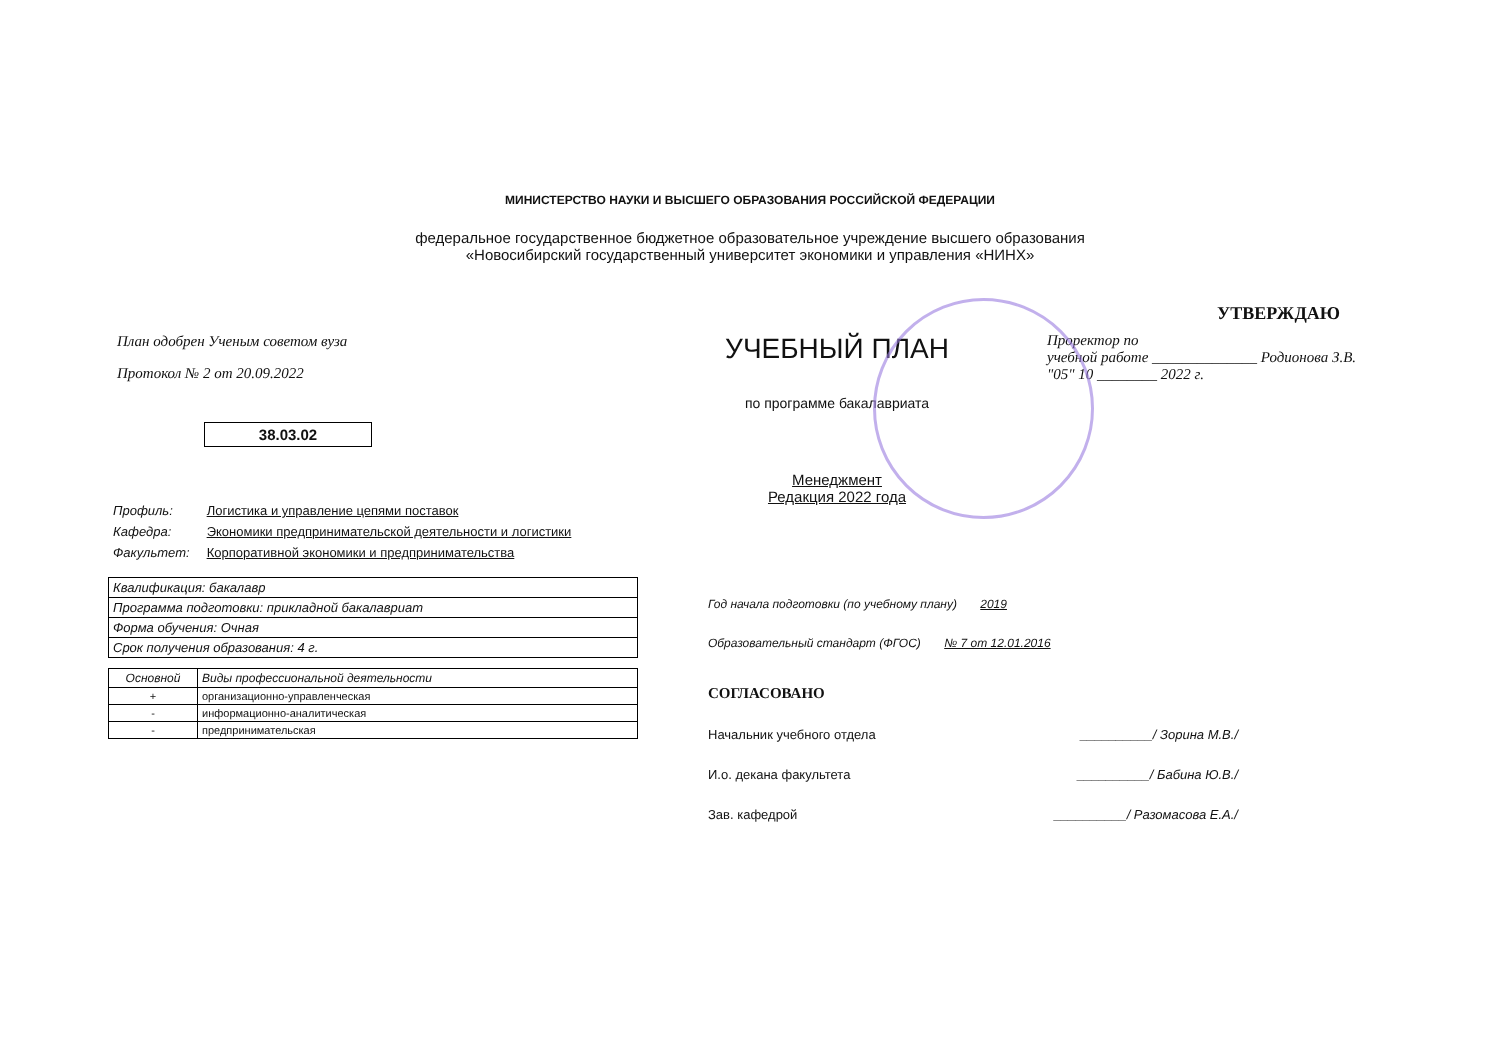МИНИСТЕРСТВО НАУКИ И ВЫСШЕГО ОБРАЗОВАНИЯ РОССИЙСКОЙ ФЕДЕРАЦИИ
федеральное государственное бюджетное образовательное учреждение высшего образования
«Новосибирский государственный университет экономики и управления «НИНХ»
План одобрен Ученым советом вуза
Протокол № 2 от 20.09.2022
38.03.02
УЧЕБНЫЙ ПЛАН
по программе бакалавриата
Менеджмент
Редакция 2022 года
УТВЕРЖДАЮ
Проректор по
учебной работе ______________ Родионова З.В.
"05" 10 ________ 2022 г.
Профиль: Логистика и управление цепями поставок
Кафедра: Экономики предпринимательской деятельности и логистики
Факультет: Корпоративной экономики и предпринимательства
| Квалификация: бакалавр |
| Программа подготовки: прикладной бакалавриат |
| Форма обучения: Очная |
| Срок получения образования: 4 г. |
| Основной | Виды профессиональной деятельности |
| --- | --- |
| + | организационно-управленческая |
| - | информационно-аналитическая |
| - | предпринимательская |
Год начала подготовки (по учебному плану) 2019
Образовательный стандарт (ФГОС) № 7 от 12.01.2016
СОГЛАСОВАНО
Начальник учебного отдела __________/ Зорина М.В./
И.о. декана факультета __________/ Бабина Ю.В./
Зав. кафедрой __________/ Разомасова Е.А./